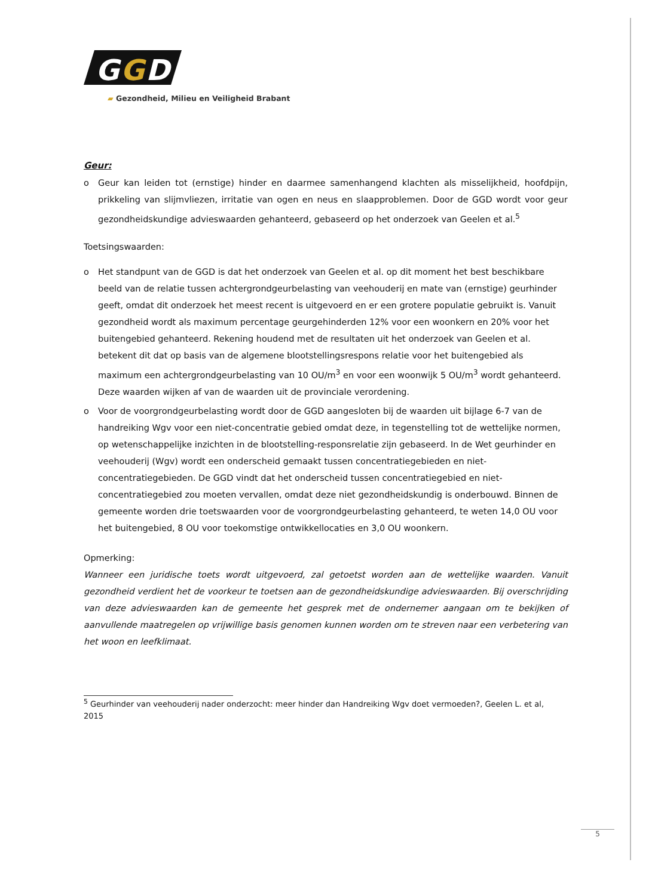G
G
D
▰ Gezondheid, Milieu en Veiligheid Brabant
Geur:
o Geur kan leiden tot (ernstige) hinder en daarmee samenhangend klachten als misselijkheid, hoofdpijn, prikkeling van slijmvliezen, irritatie van ogen en neus en slaapproblemen. Door de GGD wordt voor geur gezondheidskundige advieswaarden gehanteerd, gebaseerd op het onderzoek van Geelen et al.<sup>5</sup>
Toetsingswaarden:
o Het standpunt van de GGD is dat het onderzoek van Geelen et al. op dit moment het best beschikbare beeld van de relatie tussen achtergrondgeurbelasting van veehouderij en mate van (ernstige) geurhinder geeft, omdat dit onderzoek het meest recent is uitgevoerd en er een grotere populatie gebruikt is. Vanuit gezondheid wordt als maximum percentage geurgehinderden 12% voor een woonkern en 20% voor het buitengebied gehanteerd. Rekening houdend met de resultaten uit het onderzoek van Geelen et al. betekent dit dat op basis van de algemene blootstellingsrespons relatie voor het buitengebied als maximum een achtergrondgeurbelasting van 10 OU/m<sup>3</sup> en voor een woonwijk 5 OU/m<sup>3</sup> wordt gehanteerd. Deze waarden wijken af van de waarden uit de provinciale verordening.
o Voor de voorgrondgeurbelasting wordt door de GGD aangesloten bij de waarden uit bijlage 6-7 van de handreiking Wgv voor een niet-concentratie gebied omdat deze, in tegenstelling tot de wettelijke normen, op wetenschappelijke inzichten in de blootstelling-responsrelatie zijn gebaseerd. In de Wet geurhinder en veehouderij (Wgv) wordt een onderscheid gemaakt tussen concentratiegebieden en niet-concentratiegebieden. De GGD vindt dat het onderscheid tussen concentratiegebied en niet-concentratiegebied zou moeten vervallen, omdat deze niet gezondheidskundig is onderbouwd. Binnen de gemeente worden drie toetswaarden voor de voorgrondgeurbelasting gehanteerd, te weten 14,0 OU voor het buitengebied, 8 OU voor toekomstige ontwikkellocaties en 3,0 OU woonkern.
Opmerking:
Wanneer een juridische toets wordt uitgevoerd, zal getoetst worden aan de wettelijke waarden. Vanuit gezondheid verdient het de voorkeur te toetsen aan de gezondheidskundige advieswaarden. Bij overschrijding van deze advieswaarden kan de gemeente het gesprek met de ondernemer aangaan om te bekijken of aanvullende maatregelen op vrijwillige basis genomen kunnen worden om te streven naar een verbetering van het woon en leefklimaat.
<sup>5</sup> Geurhinder van veehouderij nader onderzocht: meer hinder dan Handreiking Wgv doet vermoeden?, Geelen L. et al, 2015
5